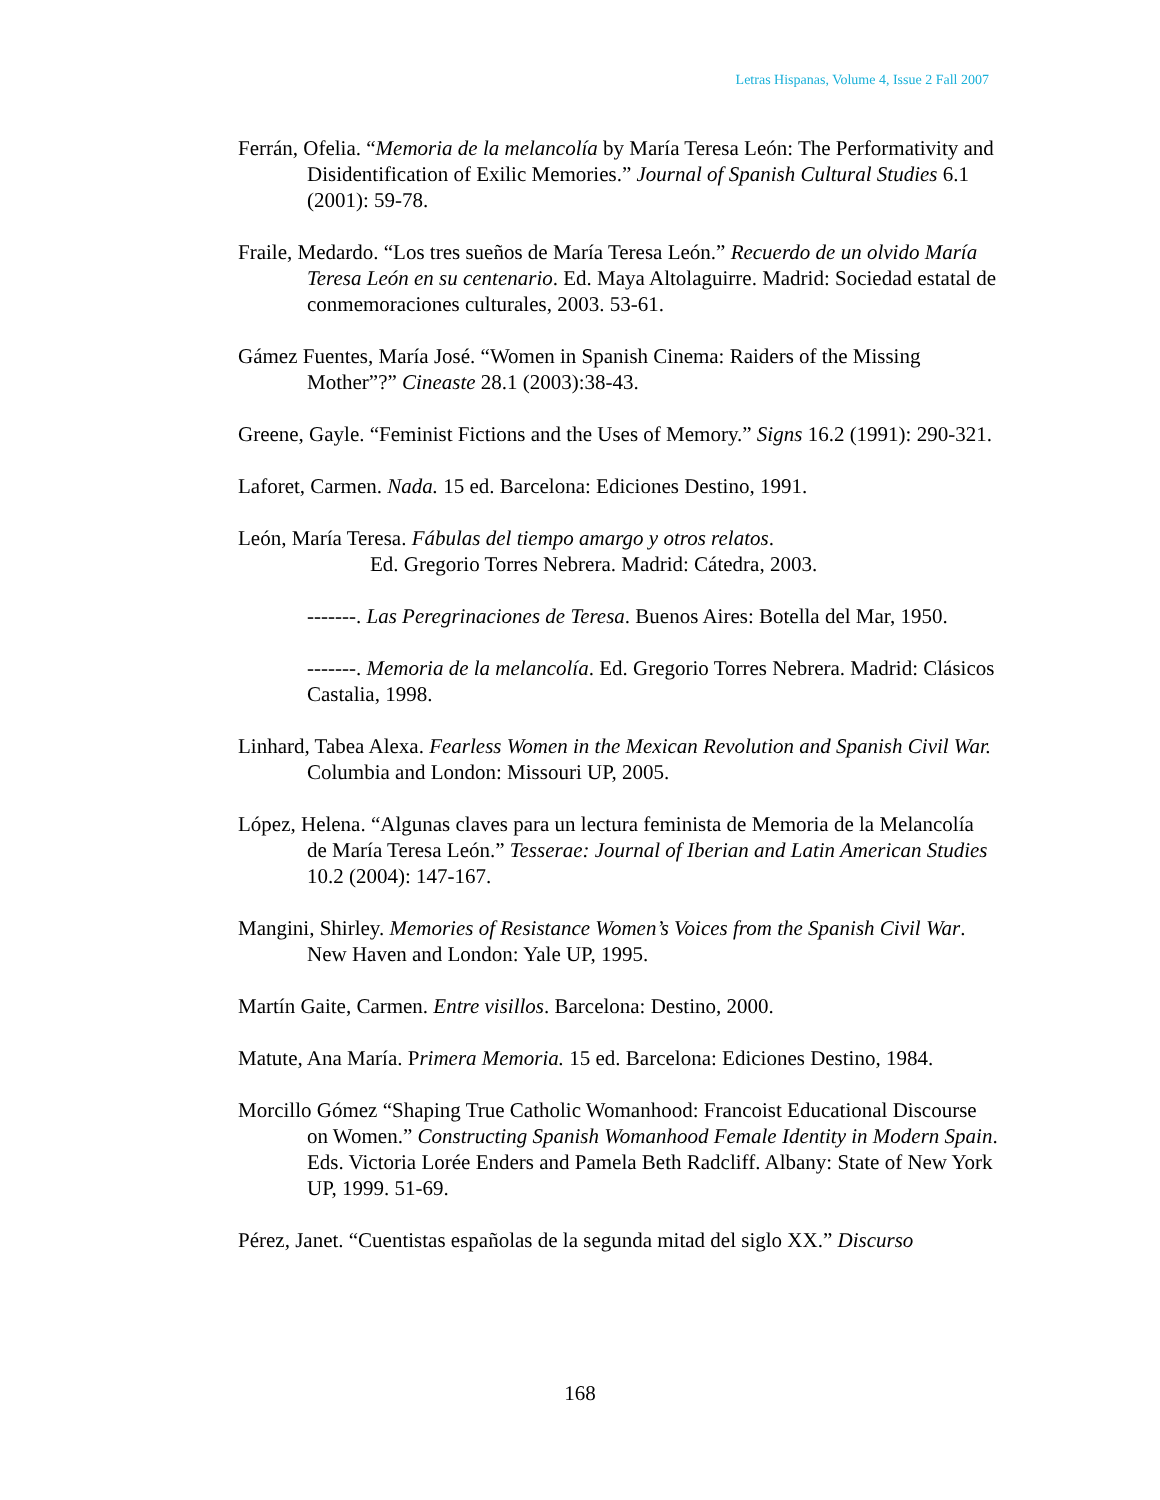Letras Hispanas, Volume 4, Issue 2 Fall 2007
Ferrán, Ofelia. “Memoria de la melancolía by María Teresa León: The Performativity and Disidentification of Exilic Memories.” Journal of Spanish Cultural Studies 6.1 (2001): 59-78.
Fraile, Medardo. “Los tres sueños de María Teresa León.” Recuerdo de un olvido María Teresa León en su centenario. Ed. Maya Altolaguirre. Madrid: Sociedad estatal de conmemoraciones culturales, 2003. 53-61.
Gámez Fuentes, María José. “Women in Spanish Cinema: Raiders of the Missing Mother”?” Cineaste 28.1 (2003):38-43.
Greene, Gayle. “Feminist Fictions and the Uses of Memory.” Signs 16.2 (1991): 290-321.
Laforet, Carmen. Nada. 15 ed. Barcelona: Ediciones Destino, 1991.
León, María Teresa. Fábulas del tiempo amargo y otros relatos.
Ed. Gregorio Torres Nebrera. Madrid: Cátedra, 2003.
-------. Las Peregrinaciones de Teresa. Buenos Aires: Botella del Mar, 1950.
-------. Memoria de la melancolía. Ed. Gregorio Torres Nebrera. Madrid: Clásicos Castalia, 1998.
Linhard, Tabea Alexa. Fearless Women in the Mexican Revolution and Spanish Civil War. Columbia and London: Missouri UP, 2005.
López, Helena. “Algunas claves para un lectura feminista de Memoria de la Melancolía de María Teresa León.” Tesserae: Journal of Iberian and Latin American Studies 10.2 (2004): 147-167.
Mangini, Shirley. Memories of Resistance Women’s Voices from the Spanish Civil War. New Haven and London: Yale UP, 1995.
Martín Gaite, Carmen. Entre visillos. Barcelona: Destino, 2000.
Matute, Ana María. Primera Memoria. 15 ed. Barcelona: Ediciones Destino, 1984.
Morcillo Gómez “Shaping True Catholic Womanhood: Francoist Educational Discourse on Women.” Constructing Spanish Womanhood Female Identity in Modern Spain. Eds. Victoria Lorée Enders and Pamela Beth Radcliff. Albany: State of New York UP, 1999. 51-69.
Pérez, Janet. “Cuentistas españolas de la segunda mitad del siglo XX.” Discurso
168